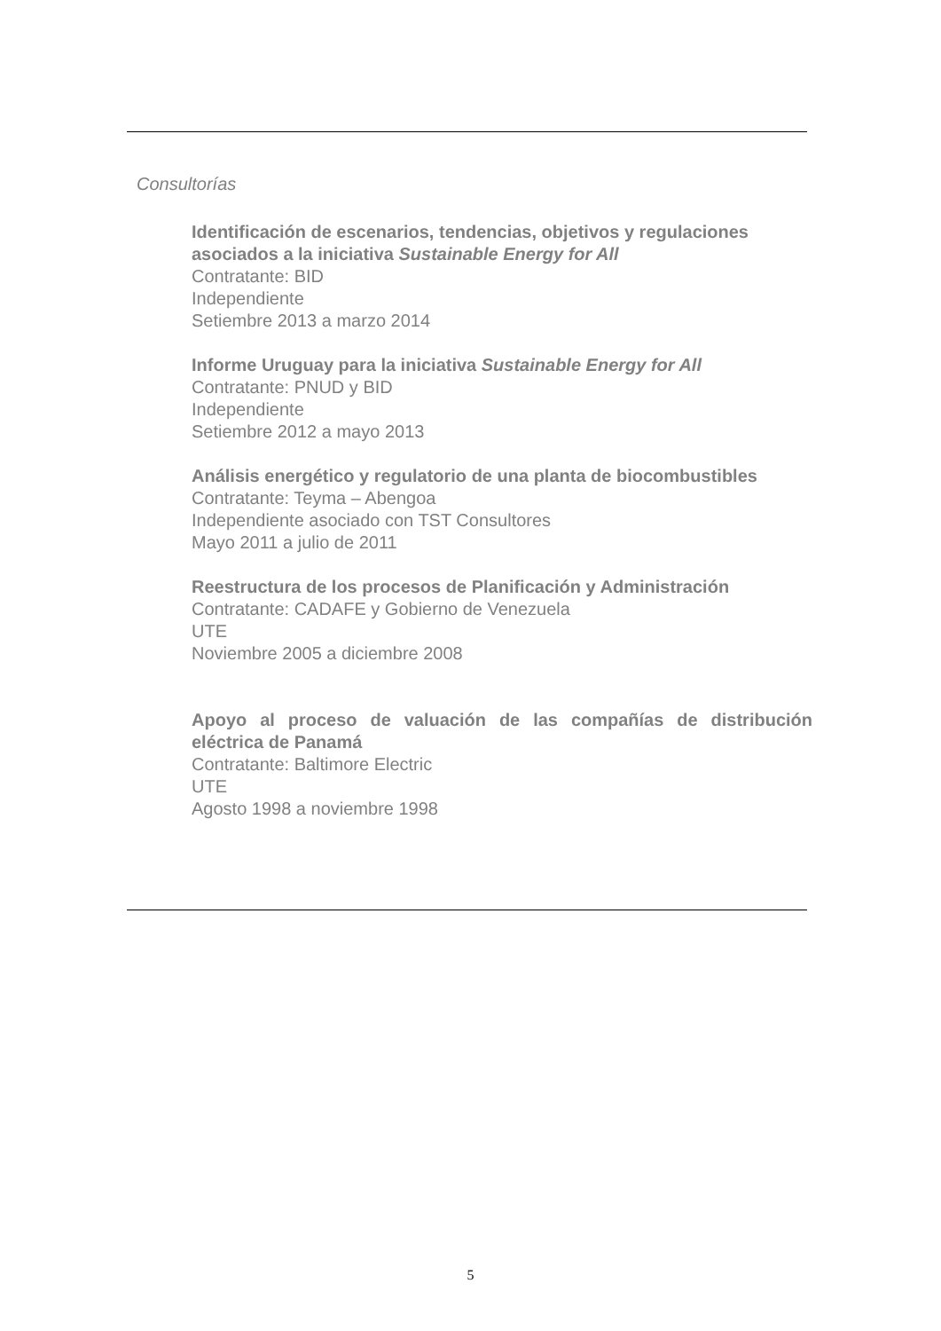Consultorías
Identificación de escenarios, tendencias, objetivos y regulaciones asociados a la iniciativa Sustainable Energy for All
Contratante: BID
Independiente
Setiembre 2013 a marzo 2014
Informe Uruguay para la iniciativa Sustainable Energy for All
Contratante: PNUD y BID
Independiente
Setiembre 2012 a mayo 2013
Análisis energético y regulatorio de una planta de biocombustibles
Contratante: Teyma – Abengoa
Independiente asociado con TST Consultores
Mayo 2011 a julio de 2011
Reestructura de los procesos de Planificación y Administración
Contratante: CADAFE y Gobierno de Venezuela
UTE
Noviembre 2005 a diciembre 2008
Apoyo al proceso de valuación de las compañías de distribución eléctrica de Panamá
Contratante: Baltimore Electric
UTE
Agosto 1998 a noviembre 1998
5